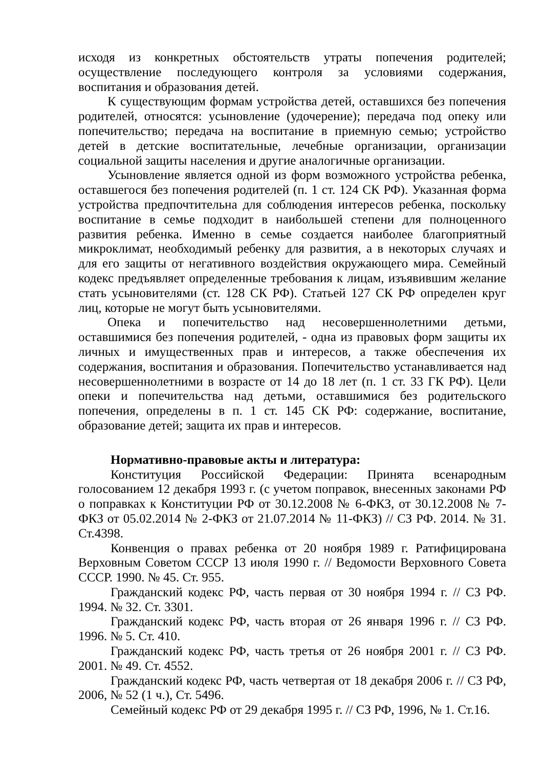исходя из конкретных обстоятельств утраты попечения родителей; осуществление последующего контроля за условиями содержания, воспитания и образования детей.
К существующим формам устройства детей, оставшихся без попечения родителей, относятся: усыновление (удочерение); передача под опеку или попечительство; передача на воспитание в приемную семью; устройство детей в детские воспитательные, лечебные организации, организации социальной защиты населения и другие аналогичные организации.
Усыновление является одной из форм возможного устройства ребенка, оставшегося без попечения родителей (п. 1 ст. 124 СК РФ). Указанная форма устройства предпочтительна для соблюдения интересов ребенка, поскольку воспитание в семье подходит в наибольшей степени для полноценного развития ребенка. Именно в семье создается наиболее благоприятный микроклимат, необходимый ребенку для развития, а в некоторых случаях и для его защиты от негативного воздействия окружающего мира. Семейный кодекс предъявляет определенные требования к лицам, изъявившим желание стать усыновителями (ст. 128 СК РФ). Статьей 127 СК РФ определен круг лиц, которые не могут быть усыновителями.
Опека и попечительство над несовершеннолетними детьми, оставшимися без попечения родителей, - одна из правовых форм защиты их личных и имущественных прав и интересов, а также обеспечения их содержания, воспитания и образования. Попечительство устанавливается над несовершеннолетними в возрасте от 14 до 18 лет (п. 1 ст. 33 ГК РФ). Цели опеки и попечительства над детьми, оставшимися без родительского попечения, определены в п. 1 ст. 145 СК РФ: содержание, воспитание, образование детей; защита их прав и интересов.
Нормативно-правовые акты и литература:
Конституция Российской Федерации: Принята всенародным голосованием 12 декабря 1993 г. (с учетом поправок, внесенных законами РФ о поправках к Конституции РФ от 30.12.2008 № 6-ФКЗ, от 30.12.2008 № 7-ФКЗ от 05.02.2014 № 2-ФКЗ от 21.07.2014 № 11-ФКЗ) // СЗ РФ. 2014. № 31. Ст.4398.
Конвенция о правах ребенка от 20 ноября 1989 г. Ратифицирована Верховным Советом СССР 13 июля 1990 г. // Ведомости Верховного Совета СССР. 1990. № 45. Ст. 955.
Гражданский кодекс РФ, часть первая от 30 ноября 1994 г. // СЗ РФ. 1994. № 32. Ст. 3301.
Гражданский кодекс РФ, часть вторая от 26 января 1996 г. // СЗ РФ. 1996. № 5. Ст. 410.
Гражданский кодекс РФ, часть третья от 26 ноября 2001 г. // СЗ РФ. 2001. № 49. Ст. 4552.
Гражданский кодекс РФ, часть четвертая от 18 декабря 2006 г. // СЗ РФ, 2006, № 52 (1 ч.), Ст. 5496.
Семейный кодекс РФ от 29 декабря 1995 г. // СЗ РФ, 1996, № 1. Ст.16.